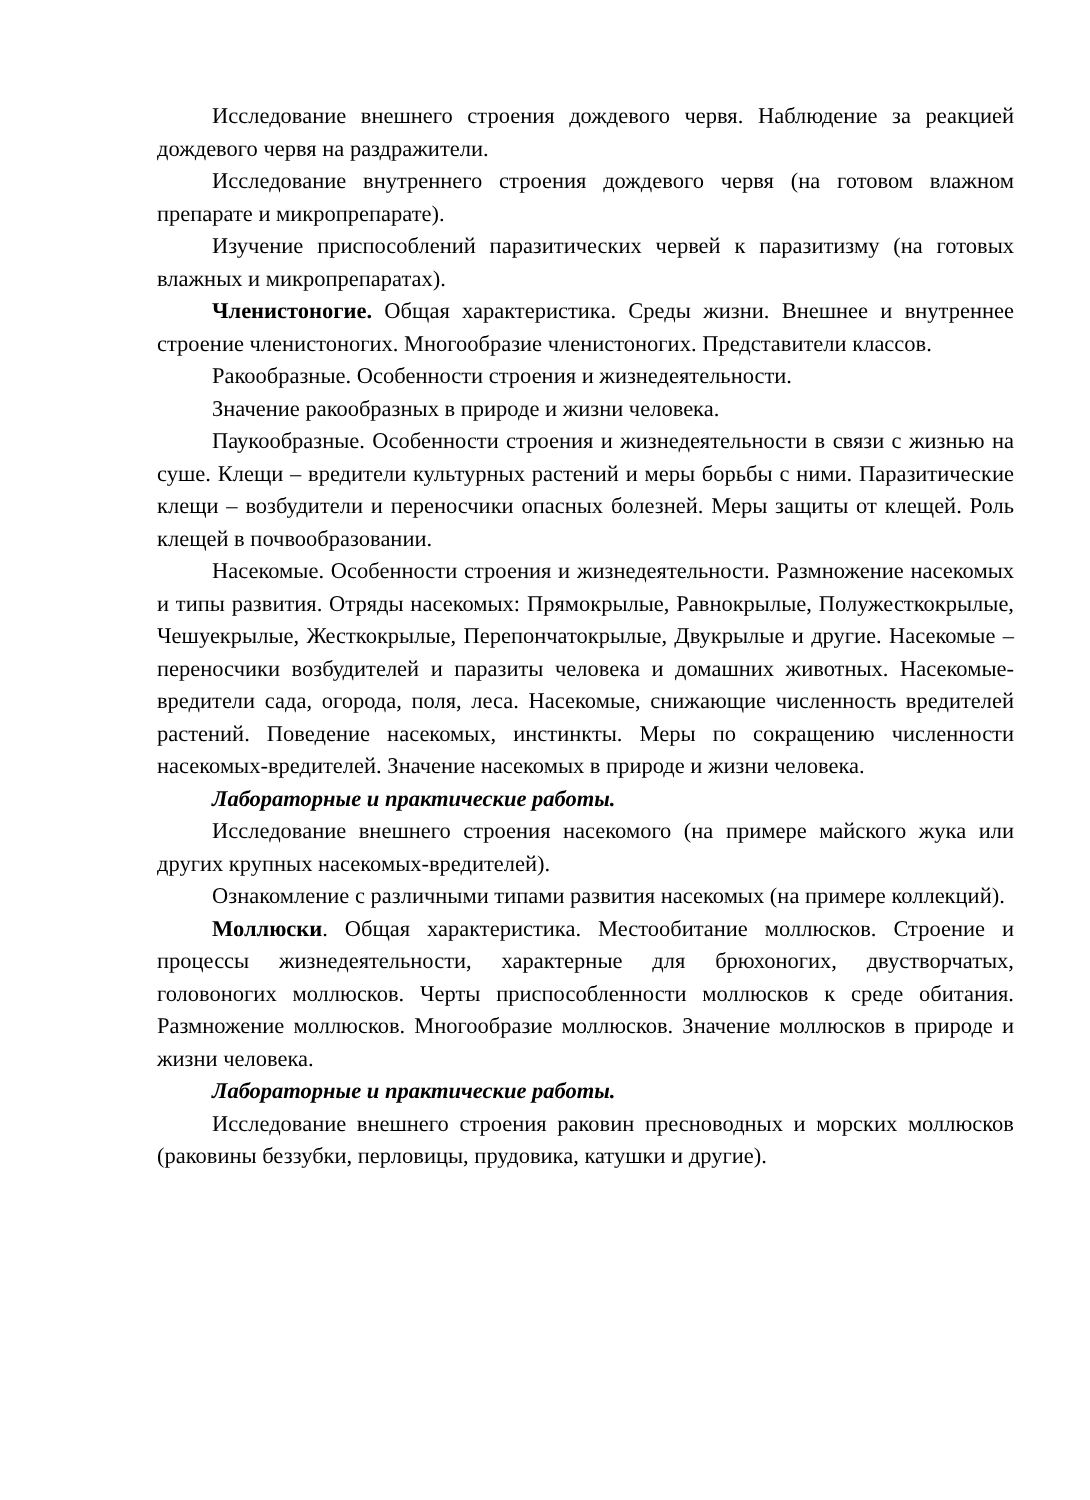Исследование внешнего строения дождевого червя. Наблюдение за реакцией дождевого червя на раздражители.
Исследование внутреннего строения дождевого червя (на готовом влажном препарате и микропрепарате).
Изучение приспособлений паразитических червей к паразитизму (на готовых влажных и микропрепаратах).
Членистоногие. Общая характеристика. Среды жизни. Внешнее и внутреннее строение членистоногих. Многообразие членистоногих. Представители классов.
Ракообразные. Особенности строения и жизнедеятельности.
Значение ракообразных в природе и жизни человека.
Паукообразные. Особенности строения и жизнедеятельности в связи с жизнью на суше. Клещи – вредители культурных растений и меры борьбы с ними. Паразитические клещи – возбудители и переносчики опасных болезней. Меры защиты от клещей. Роль клещей в почвообразовании.
Насекомые. Особенности строения и жизнедеятельности. Размножение насекомых и типы развития. Отряды насекомых: Прямокрылые, Равнокрылые, Полужесткокрылые, Чешуекрылые, Жесткокрылые, Перепончатокрылые, Двукрылые и другие. Насекомые – переносчики возбудителей и паразиты человека и домашних животных. Насекомые-вредители сада, огорода, поля, леса. Насекомые, снижающие численность вредителей растений. Поведение насекомых, инстинкты. Меры по сокращению численности насекомых-вредителей. Значение насекомых в природе и жизни человека.
Лабораторные и практические работы.
Исследование внешнего строения насекомого (на примере майского жука или других крупных насекомых-вредителей).
Ознакомление с различными типами развития насекомых (на примере коллекций).
Моллюски. Общая характеристика. Местообитание моллюсков. Строение и процессы жизнедеятельности, характерные для брюхоногих, двустворчатых, головоногих моллюсков. Черты приспособленности моллюсков к среде обитания. Размножение моллюсков. Многообразие моллюсков. Значение моллюсков в природе и жизни человека.
Лабораторные и практические работы.
Исследование внешнего строения раковин пресноводных и морских моллюсков (раковины беззубки, перловицы, прудовика, катушки и другие).